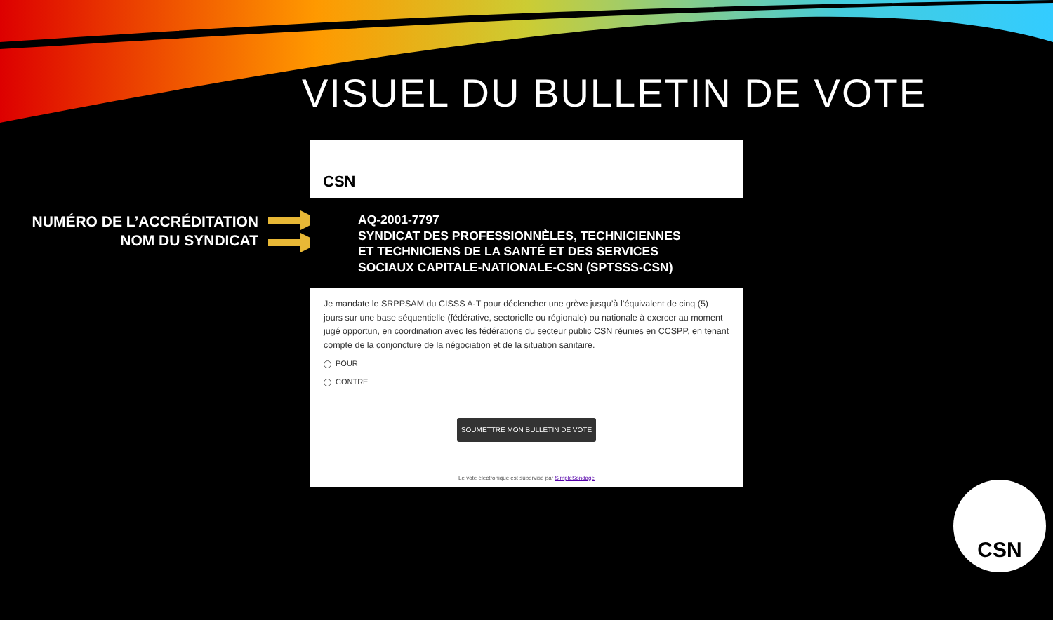VISUEL DU BULLETIN DE VOTE
NUMÉRO DE L’ACCRÉDITATION
NOM DU SYNDICAT
CSN
AQ-2001-7797
SYNDICAT DES PROFESSIONNÈLES, TECHNICIENNES ET TECHNICIENS DE LA SANTÉ ET DES SERVICES SOCIAUX CAPITALE-NATIONALE-CSN (SPTSSS-CSN)
Je mandate le SRPPSAM du CISSS A-T pour déclencher une grève jusqu’à l’équivalent de cinq (5) jours sur une base séquentielle (fédérative, sectorielle ou régionale) ou nationale à exercer au moment jugé opportun, en coordination avec les fédérations du secteur public CSN réunies en CCSPP, en tenant compte de la conjoncture de la négociation et de la situation sanitaire.
POUR
CONTRE
SOUMETTRE MON BULLETIN DE VOTE
Le vote électronique est supervisé par SimpleSondage
CSN